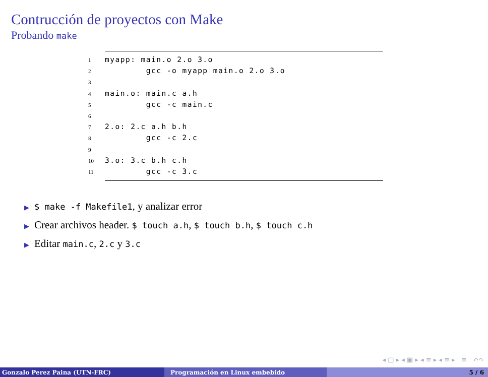Contrucción de proyectos con Make
Probando make
1myapp: main.o 2.o 3.o
2        gcc -o myapp main.o 2.o 3.o
3
4main.o: main.c a.h
5        gcc -c main.c
6
72.o: 2.c a.h b.h
8        gcc -c 2.c
9
103.o: 3.c b.h c.h
11        gcc -c 3.c
▶ $ make -f Makefile1, y analizar error
▶ Crear archivos header. $ touch a.h, $ touch b.h, $ touch c.h
▶ Editar main.c, 2.c y 3.c
◂ ▢ ▸ ◂ ▣ ▸ ◂ ≡ ▸ ◂ ≡ ▸ ≡ ↶↷
Gonzalo Perez Paina (UTN-FRC) Programación en Linux embebido 5 / 6